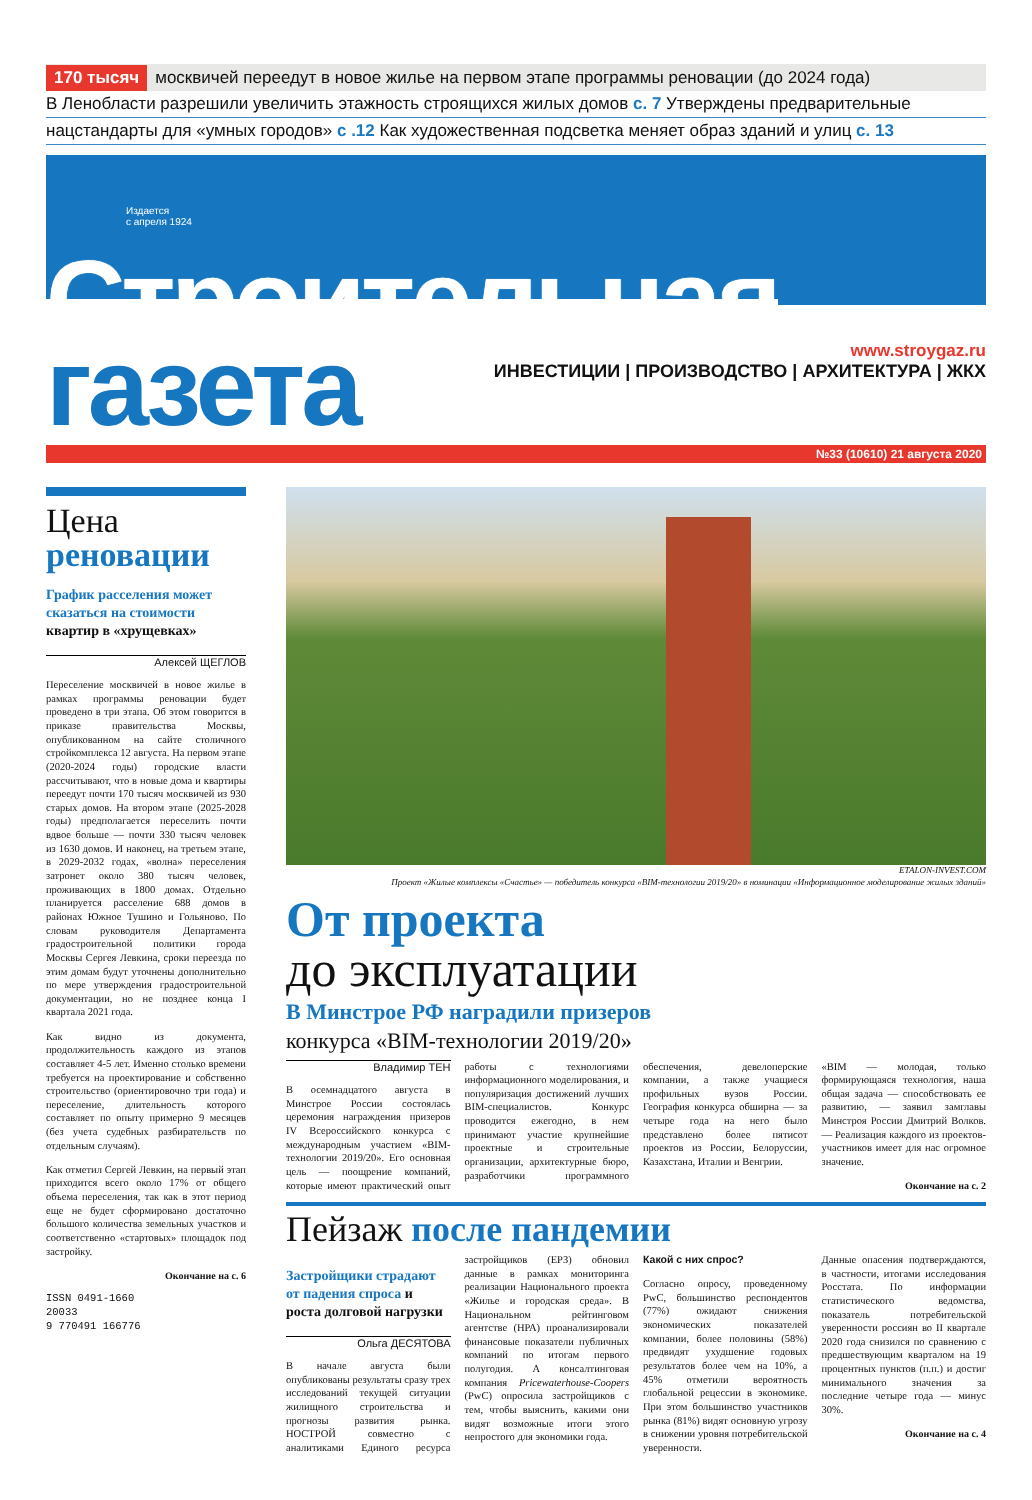170 тысяч москвичей переедут в новое жилье на первом этапе программы реновации (до 2024 года)
В Ленобласти разрешили увеличить этажность строящихся жилых домов с. 7 Утверждены предварительные
нацстандарты для «умных городов» с .12 Как художественная подсветка меняет образ зданий и улиц с. 13
Издается
с апреля 1924
Строительная
газета
www.stroygaz.ru
ИНВЕСТИЦИИ | ПРОИЗВОДСТВО | АРХИТЕКТУРА | ЖКХ
№33 (10610) 21 августа 2020
Цена
реновации
График расселения может сказаться на стоимости квартир в «хрущевках»
Алексей ЩЕГЛОВ
Переселение москвичей в новое жилье в рамках программы реновации будет проведено в три этапа. Об этом говорится в приказе правительства Москвы, опубликованном на сайте столичного стройкомплекса 12 августа. На первом этапе (2020-2024 годы) городские власти рассчитывают, что в новые дома и квартиры переедут почти 170 тысяч москвичей из 930 старых домов. На втором этапе (2025-2028 годы) предполагается переселить почти вдвое больше — почти 330 тысяч человек из 1630 домов. И наконец, на третьем этапе, в 2029-2032 годах, «волна» переселения затронет около 380 тысяч человек, проживающих в 1800 домах. Отдельно планируется расселение 688 домов в районах Южное Тушино и Гольяново. По словам руководителя Департамента градостроительной политики города Москвы Сергея Левкина, сроки переезда по этим домам будут уточнены дополнительно по мере утверждения градостроительной документации, но не позднее конца I квартала 2021 года.
Как видно из документа, продолжительность каждого из этапов составляет 4-5 лет. Именно столько времени требуется на проектирование и собственно строительство (ориентировочно три года) и переселение, длительность которого составляет по опыту примерно 9 месяцев (без учета судебных разбирательств по отдельным случаям).
Как отметил Сергей Левкин, на первый этап приходится всего около 17% от общего объема переселения, так как в этот период еще не будет сформировано достаточно большого количества земельных участков и соответственно «стартовых» площадок под застройку.
Окончание на с. 6
ISSN 0491-1660
20033
9 770491 166776
ETALON-INVEST.COM
Проект «Жилые комплексы «Счастье» — победитель конкурса «BIM-технологии 2019/20» в номинации «Информационное моделирование жилых зданий»
От проекта
до эксплуатации
В Минстрое РФ наградили призеров
конкурса «BIM-технологии 2019/20»
Владимир ТЕН
В осемнадцатого августа в Минстрое России состоялась церемония награждения призеров IV Всероссийского конкурса с международным участием «BIM-технологии 2019/20». Его основная цель — поощрение компаний, которые имеют практический опыт работы с технологиями информационного моделирования, и популяризация достижений лучших BIM-специалистов. Конкурс проводится ежегодно, в нем принимают участие крупнейшие проектные и строительные организации, архитектурные бюро, разработчики программного обеспечения, девелоперские компании, а также учащиеся профильных вузов России. География конкурса обширна — за четыре года на него было представлено более пятисот проектов из России, Белоруссии, Казахстана, Италии и Венгрии.
«BIM — молодая, только формирующаяся технология, наша общая задача — способствовать ее развитию, — заявил замглавы Минстроя России Дмитрий Волков. — Реализация каждого из проектов-участников имеет для нас огромное значение.
Окончание на с. 2
Пейзаж после пандемии
Застройщики страдают от падения спроса и роста долговой нагрузки
Ольга ДЕСЯТОВА
В начале августа были опубликованы результаты сразу трех исследований текущей ситуации жилищного строительства и прогнозы развития рынка. НОСТРОЙ совместно с аналитиками Единого ресурса застройщиков (ЕРЗ) обновил данные в рамках мониторинга реализации Национального проекта «Жилье и городская среда». В Национальном рейтинговом агентстве (НРА) проанализировали финансовые показатели публичных компаний по итогам первого полугодия. А консалтинговая компания Pricewaterhouse-Coopers (PwC) опросила застройщиков с тем, чтобы выяснить, какими они видят возможные итоги этого непростого для экономики года.
Какой с них спрос?
Согласно опросу, проведенному PwC, большинство респондентов (77%) ожидают снижения экономических показателей компании, более половины (58%) предвидят ухудшение годовых результатов более чем на 10%, а 45% отметили вероятность глобальной рецессии в экономике. При этом большинство участников рынка (81%) видят основную угрозу в снижении уровня потребительской уверенности.
Данные опасения подтверждаются, в частности, итогами исследования Росстата. По информации статистического ведомства, показатель потребительской уверенности россиян во II квартале 2020 года снизился по сравнению с предшествующим кварталом на 19 процентных пунктов (п.п.) и достиг минимального значения за последние четыре года — минус 30%.
Окончание на с. 4